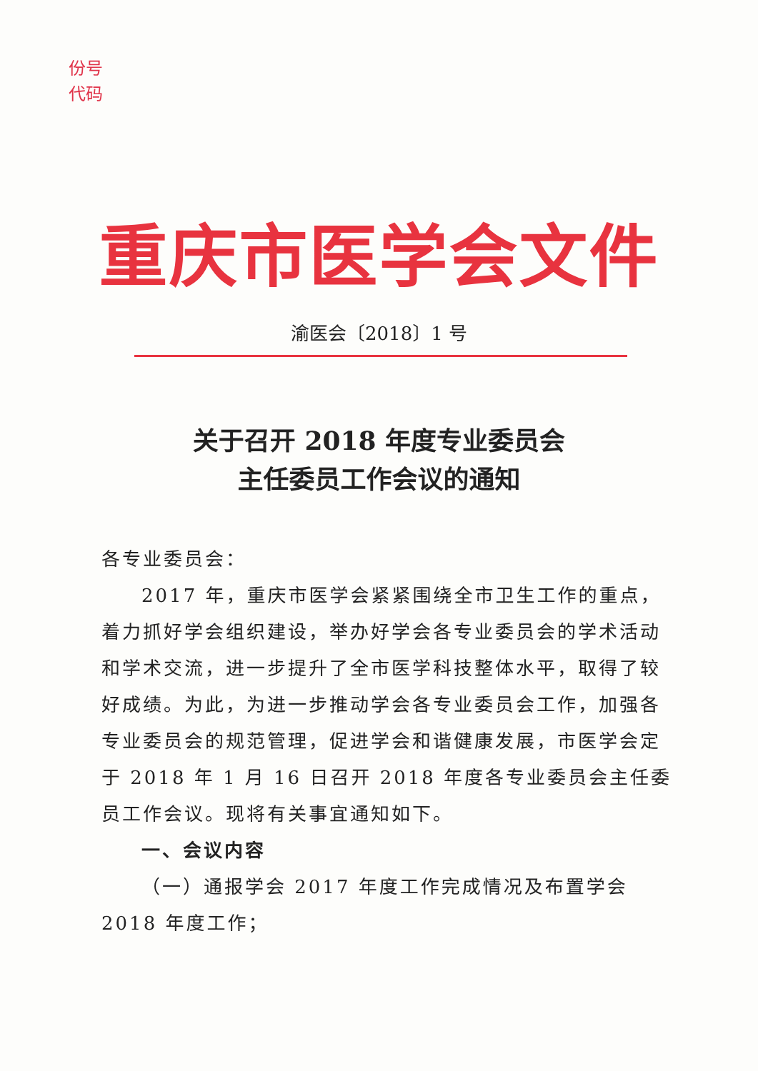份号
代码
重庆市医学会文件
渝医会〔2018〕1 号
关于召开 2018 年度专业委员会
主任委员工作会议的通知
各专业委员会：
2017 年，重庆市医学会紧紧围绕全市卫生工作的重点，着力抓好学会组织建设，举办好学会各专业委员会的学术活动和学术交流，进一步提升了全市医学科技整体水平，取得了较好成绩。为此，为进一步推动学会各专业委员会工作，加强各专业委员会的规范管理，促进学会和谐健康发展，市医学会定于 2018 年 1 月 16 日召开 2018 年度各专业委员会主任委员工作会议。现将有关事宜通知如下。
一、会议内容
（一）通报学会 2017 年度工作完成情况及布置学会 2018 年度工作；